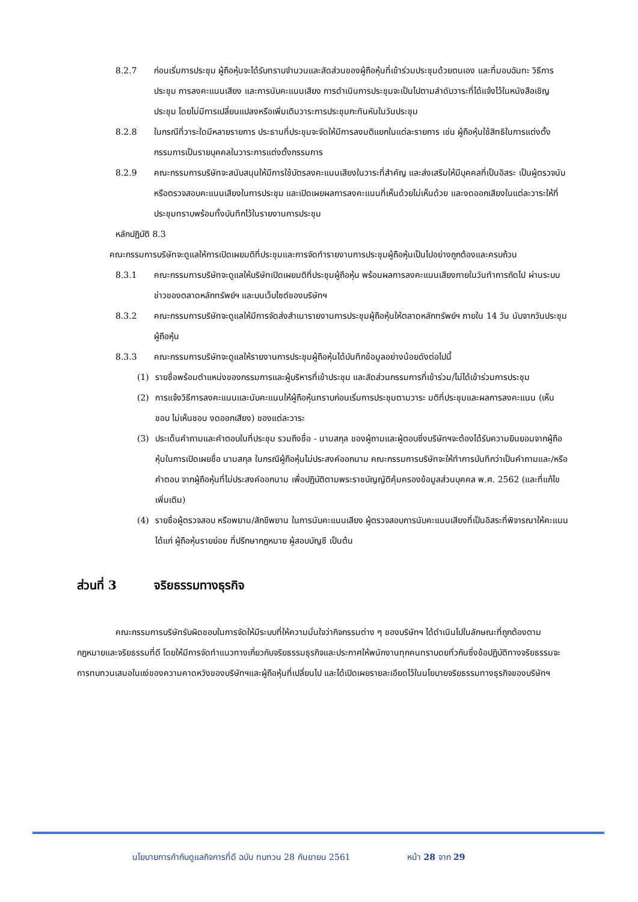8.2.7 ก่อนเริ่มการประชุม ผู้ถือหุ้นจะได้รับทราบจำนวนและสัดส่วนของผู้ถือหุ้นที่เข้าร่วมประชุมด้วยตนเอง และที่มอบฉันทะ วิธีการประชุม การลงคะแนนเสียง และการนับคะแนนเสียง การดำเนินการประชุมจะเป็นไปตามลำดับวาระที่ได้แจ้งไว้ในหนังสือเชิญประชุม โดยไม่มีการเปลี่ยนแปลงหรือเพิ่มเติมวาระการประชุมกะทันหันในวันประชุม
8.2.8 ในกรณีที่วาระใดมีหลายรายการ ประธานที่ประชุมจะจัดให้มีการลงมติแยกในแต่ละรายการ เช่น ผู้ถือหุ้นใช้สิทธิในการแต่งตั้งกรรมการเป็นรายบุคคลในวาระการแต่งตั้งกรรมการ
8.2.9 คณะกรรมการบริษัทจะสนับสนุนให้มีการใช้บัตรลงคะแนนเสียงในวาระที่สำคัญ และส่งเสริมให้มีบุคคลที่เป็นอิสระ เป็นผู้ตรวจนับหรือตรวจสอบคะแนนเสียงในการประชุม และเปิดเผยผลการลงคะแนนที่เห็นด้วยไม่เห็นด้วย และงดออกเสียงในแต่ละวาระให้ที่ประชุมทราบพร้อมทั้งบันทึกไว้ในรายงานการประชุม
หลักปฏิบัติ 8.3
คณะกรรมการบริษัทจะดูแลให้การเปิดเผยมติที่ประชุมและการจัดทำรายงานการประชุมผู้ถือหุ้นเป็นไปอย่างถูกต้องและครบถ้วน
8.3.1 คณะกรรมการบริษัทจะดูแลให้บริษัทเปิดเผยมติที่ประชุมผู้ถือหุ้น พร้อมผลการลงคะแนนเสียงภายในวันทำการถัดไป ผ่านระบบข่าวของตลาดหลักทรัพย์ฯ และบนเว็บไซต์ของบริษัทฯ
8.3.2 คณะกรรมการบริษัทจะดูแลให้มีการจัดส่งสำเนารายงานการประชุมผู้ถือหุ้นให้ตลาดหลักทรัพย์ฯ ภายใน 14 วัน นับจากวันประชุมผู้ถือหุ้น
8.3.3 คณะกรรมการบริษัทจะดูแลให้รายงานการประชุมผู้ถือหุ้นได้บันทึกข้อมูลอย่างน้อยดังต่อไปนี้
(1) รายชื่อพร้อมตำแหน่งของกรรมการและผู้บริหารที่เข้าประชุม และสัดส่วนกรรมการที่เข้าร่วม/ไม่ได้เข้าร่วมการประชุม
(2) การแจ้งวิธีการลงคะแนนและนับคะแนนให้ผู้ถือหุ้นทราบก่อนเริ่มการประชุมตามวาระ มติที่ประชุมและผลการลงคะแนน (เห็นชอบ ไม่เห็นชอบ งดออกเสียง) ของแต่ละวาระ
(3) ประเด็นคำถามและคำตอบในที่ประชุม รวมถึงชื่อ - นามสกุล ของผู้ถามและผู้ตอบซึ่งบริษัทฯจะต้องได้รับความยินยอมจากผู้ถือหุ้นในการเปิดเผยชื่อ นามสกุล ในกรณีผู้ถือหุ้นไม่ประสงค์ออกนาม คณะกรรมการบริษัทจะให้ทำการบันทึกว่าเป็นคำถามและ/หรือ คำตอบ จากผู้ถือหุ้นที่ไม่ประสงค์ออกนาม เพื่อปฏิบัติตามพระราชบัญญัติคุ้มครองข้อมูลส่วนบุคคล พ.ศ. 2562 (และที่แก้ไขเพิ่มเติม)
(4) รายชื่อผู้ตรวจสอบ หรือพยาน/สักขีพยาน ในการนับคะแนนเสียง ผู้ตรวจสอบการนับคะแนนเสียงที่เป็นอิสระที่พิจารณาให้คะแนน ได้แก่ ผู้ถือหุ้นรายย่อย ที่ปรึกษากฎหมาย ผู้สอบบัญชี เป็นต้น
ส่วนที่ 3 จริยธรรมทางธุรกิจ
คณะกรรมการบริษัทรับผิดชอบในการจัดให้มีระบบที่ให้ความมั่นใจว่ากิจกรรมต่าง ๆ ของบริษัทฯ ได้ดำเนินไปในลักษณะที่ถูกต้องตามกฎหมายและจริยธรรมที่ดี โดยให้มีการจัดทำแนวทางเกี่ยวกับจริยธรรมธุรกิจและประกาศให้พนักงานทุกคนทราบดยทั่วกันซึ่งข้อปฏิบัติทางจริยธรรมจะการทบทวนเสมอในแง่ของความคาดหวังของบริษัทฯและผู้ถือหุ้นที่เปลี่ยนไป และได้เปิดเผยรายละเอียดไว้ในนโยบายจริยธรรมทางธุรกิจของบริษัทฯ
นโยบายการกำกับดูแลกิจการที่ดี ฉบับ ทบทวน 28 กันยายน 2561 หน้า 28 จาก 29